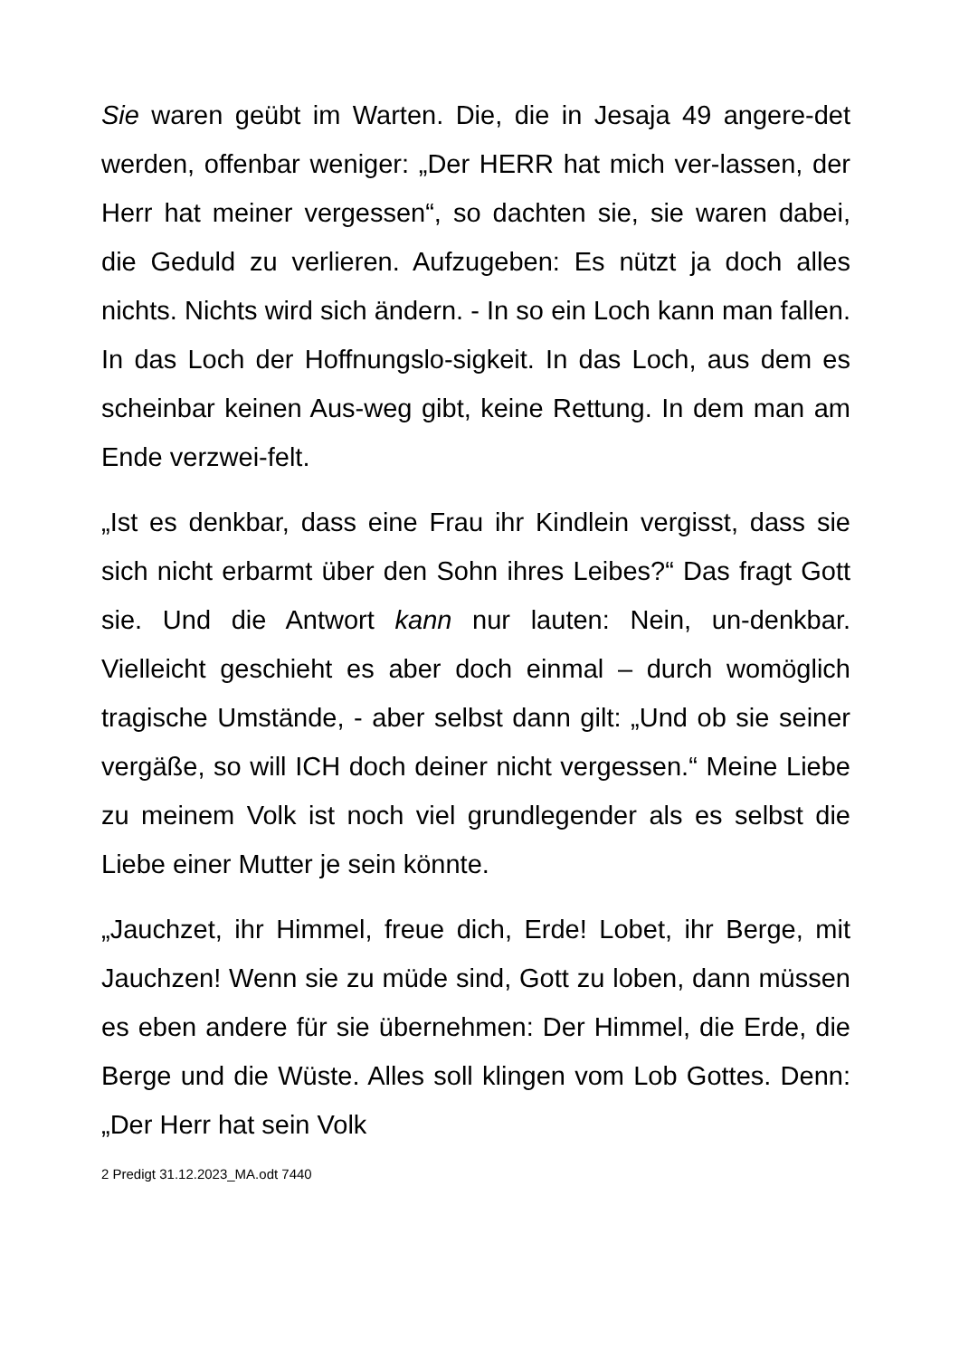Sie waren geübt im Warten. Die, die in Jesaja 49 angere-det werden, offenbar weniger: „Der HERR hat mich ver-lassen, der Herr hat meiner vergessen“, so dachten sie, sie waren dabei, die Geduld zu verlieren. Aufzugeben: Es nützt ja doch alles nichts. Nichts wird sich ändern. - In so ein Loch kann man fallen. In das Loch der Hoffnungslo-sigkeit. In das Loch, aus dem es scheinbar keinen Aus-weg gibt, keine Rettung. In dem man am Ende verzwei-felt.
„Ist es denkbar, dass eine Frau ihr Kindlein vergisst, dass sie sich nicht erbarmt über den Sohn ihres Leibes?“ Das fragt Gott sie. Und die Antwort kann nur lauten: Nein, un-denkbar. Vielleicht geschieht es aber doch einmal – durch womöglich tragische Umstände, - aber selbst dann gilt: „Und ob sie seiner vergäße, so will ICH doch deiner nicht vergessen.“ Meine Liebe zu meinem Volk ist noch viel grundlegender als es selbst die Liebe einer Mutter je sein könnte.
„Jauchzet, ihr Himmel, freue dich, Erde! Lobet, ihr Berge, mit Jauchzen! Wenn sie zu müde sind, Gott zu loben, dann müssen es eben andere für sie übernehmen: Der Himmel, die Erde, die Berge und die Wüste. Alles soll klingen vom Lob Gottes. Denn: „Der Herr hat sein Volk
2 Predigt 31.12.2023_MA.odt 7440